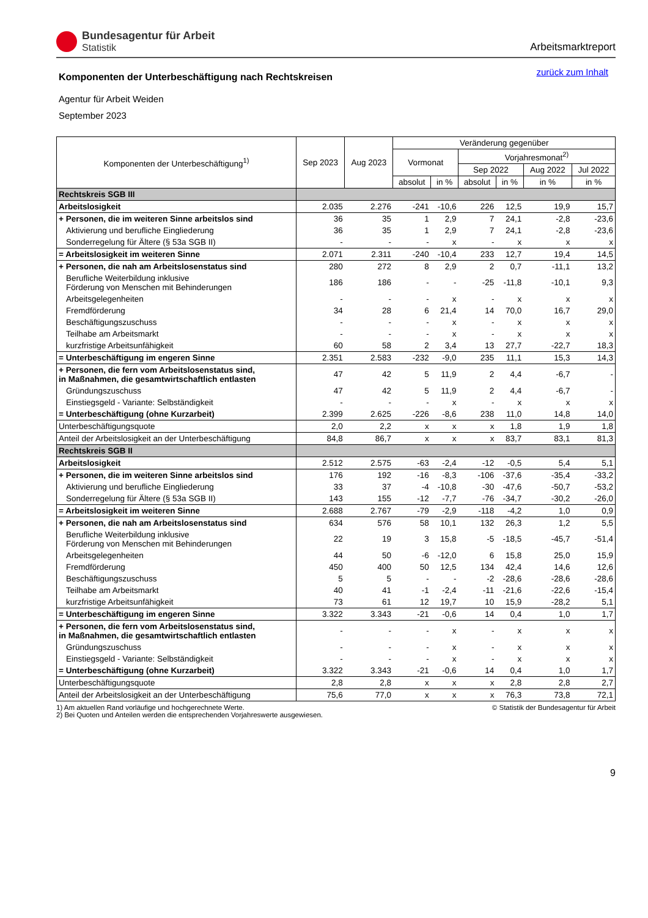Bundesagentur für Arbeit
Statistik
Arbeitsmarktreport
zurück zum Inhalt
Komponenten der Unterbeschäftigung nach Rechtskreisen
Agentur für Arbeit Weiden
September 2023
| Komponenten der Unterbeschäftigung<sup>1)</sup> | Sep 2023 | Aug 2023 | Veränderung gegenüber | | | | | |
| --- | --- | --- | --- | --- | --- | --- | --- | --- |
| | | | Vormonat | | Vorjahresmonat<sup>2)</sup> | | | |
| | | | | | Sep 2022 | | Aug 2022 | Jul 2022 |
| | | | absolut | in % | absolut | in % | in % | in % |
| Rechtskreis SGB III | | | | | | | | |
| Arbeitslosigkeit | 2.035 | 2.276 | -241 | -10,6 | 226 | 12,5 | 19,9 | 15,7 |
| + Personen, die im weiteren Sinne arbeitslos sind | 36 | 35 | 1 | 2,9 | 7 | 24,1 | -2,8 | -23,6 |
| Aktivierung und berufliche Eingliederung | 36 | 35 | 1 | 2,9 | 7 | 24,1 | -2,8 | -23,6 |
| Sonderregelung für Ältere (§ 53a SGB II) | - | - | - | x | - | x | x | x |
| = Arbeitslosigkeit im weiteren Sinne | 2.071 | 2.311 | -240 | -10,4 | 233 | 12,7 | 19,4 | 14,5 |
| + Personen, die nah am Arbeitslosenstatus sind | 280 | 272 | 8 | 2,9 | 2 | 0,7 | -11,1 | 13,2 |
| Berufliche Weiterbildung inklusive Förderung von Menschen mit Behinderungen | 186 | 186 | - | - | -25 | -11,8 | -10,1 | 9,3 |
| Arbeitsgelegenheiten | - | - | - | x | - | x | x | x |
| Fremdförderung | 34 | 28 | 6 | 21,4 | 14 | 70,0 | 16,7 | 29,0 |
| Beschäftigungszuschuss | - | - | - | x | - | x | x | x |
| Teilhabe am Arbeitsmarkt | - | - | - | x | - | x | x | x |
| kurzfristige Arbeitsunfähigkeit | 60 | 58 | 2 | 3,4 | 13 | 27,7 | -22,7 | 18,3 |
| = Unterbeschäftigung im engeren Sinne | 2.351 | 2.583 | -232 | -9,0 | 235 | 11,1 | 15,3 | 14,3 |
| + Personen, die fern vom Arbeitslosenstatus sind, in Maßnahmen, die gesamtwirtschaftlich entlasten | 47 | 42 | 5 | 11,9 | 2 | 4,4 | -6,7 | - |
| Gründungszuschuss | 47 | 42 | 5 | 11,9 | 2 | 4,4 | -6,7 | - |
| Einstiegsgeld - Variante: Selbständigkeit | - | - | - | x | - | x | x | x |
| = Unterbeschäftigung (ohne Kurzarbeit) | 2.399 | 2.625 | -226 | -8,6 | 238 | 11,0 | 14,8 | 14,0 |
| Unterbeschäftigungsquote | 2,0 | 2,2 | x | x | x | 1,8 | 1,9 | 1,8 |
| Anteil der Arbeitslosigkeit an der Unterbeschäftigung | 84,8 | 86,7 | x | x | x | 83,7 | 83,1 | 81,3 |
| Rechtskreis SGB II | | | | | | | | |
| Arbeitslosigkeit | 2.512 | 2.575 | -63 | -2,4 | -12 | -0,5 | 5,4 | 5,1 |
| + Personen, die im weiteren Sinne arbeitslos sind | 176 | 192 | -16 | -8,3 | -106 | -37,6 | -35,4 | -33,2 |
| Aktivierung und berufliche Eingliederung | 33 | 37 | -4 | -10,8 | -30 | -47,6 | -50,7 | -53,2 |
| Sonderregelung für Ältere (§ 53a SGB II) | 143 | 155 | -12 | -7,7 | -76 | -34,7 | -30,2 | -26,0 |
| = Arbeitslosigkeit im weiteren Sinne | 2.688 | 2.767 | -79 | -2,9 | -118 | -4,2 | 1,0 | 0,9 |
| + Personen, die nah am Arbeitslosenstatus sind | 634 | 576 | 58 | 10,1 | 132 | 26,3 | 1,2 | 5,5 |
| Berufliche Weiterbildung inklusive Förderung von Menschen mit Behinderungen | 22 | 19 | 3 | 15,8 | -5 | -18,5 | -45,7 | -51,4 |
| Arbeitsgelegenheiten | 44 | 50 | -6 | -12,0 | 6 | 15,8 | 25,0 | 15,9 |
| Fremdförderung | 450 | 400 | 50 | 12,5 | 134 | 42,4 | 14,6 | 12,6 |
| Beschäftigungszuschuss | 5 | 5 | - | - | -2 | -28,6 | -28,6 | -28,6 |
| Teilhabe am Arbeitsmarkt | 40 | 41 | -1 | -2,4 | -11 | -21,6 | -22,6 | -15,4 |
| kurzfristige Arbeitsunfähigkeit | 73 | 61 | 12 | 19,7 | 10 | 15,9 | -28,2 | 5,1 |
| = Unterbeschäftigung im engeren Sinne | 3.322 | 3.343 | -21 | -0,6 | 14 | 0,4 | 1,0 | 1,7 |
| + Personen, die fern vom Arbeitslosenstatus sind, in Maßnahmen, die gesamtwirtschaftlich entlasten | - | - | - | x | - | x | x | x |
| Gründungszuschuss | - | - | - | x | - | x | x | x |
| Einstiegsgeld - Variante: Selbständigkeit | - | - | - | x | - | x | x | x |
| = Unterbeschäftigung (ohne Kurzarbeit) | 3.322 | 3.343 | -21 | -0,6 | 14 | 0,4 | 1,0 | 1,7 |
| Unterbeschäftigungsquote | 2,8 | 2,8 | x | x | x | 2,8 | 2,8 | 2,7 |
| Anteil der Arbeitslosigkeit an der Unterbeschäftigung | 75,6 | 77,0 | x | x | x | 76,3 | 73,8 | 72,1 |
1) Am aktuellen Rand vorläufige und hochgerechnete Werte.
2) Bei Quoten und Anteilen werden die entsprechenden Vorjahreswerte ausgewiesen.
© Statistik der Bundesagentur für Arbeit
9